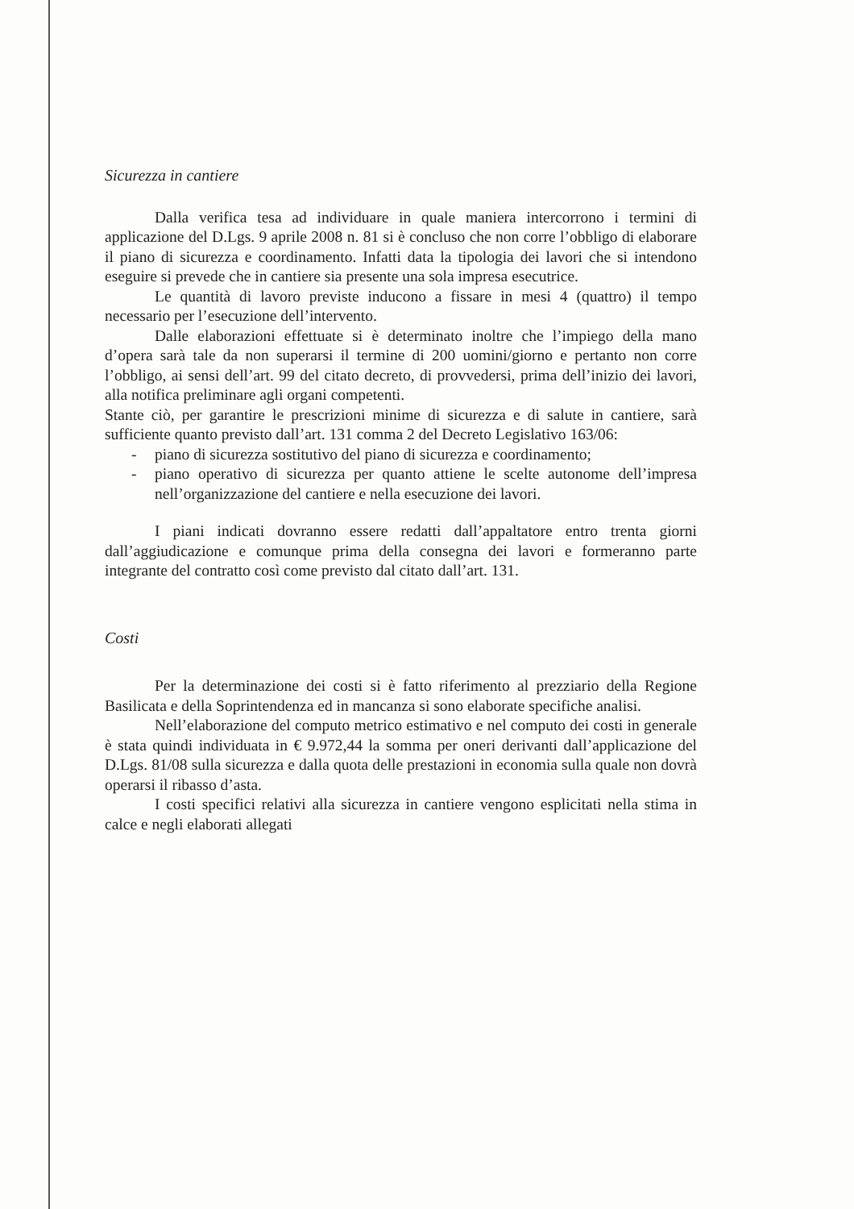Sicurezza in cantiere
Dalla verifica tesa ad individuare in quale maniera intercorrono i termini di applicazione del D.Lgs. 9 aprile 2008 n. 81 si è concluso che non corre l’obbligo di elaborare il piano di sicurezza e coordinamento. Infatti data la tipologia dei lavori che si intendono eseguire si prevede che in cantiere sia presente una sola impresa esecutrice.
Le quantità di lavoro previste inducono a fissare in mesi 4 (quattro) il tempo necessario per l’esecuzione dell’intervento.
Dalle elaborazioni effettuate si è determinato inoltre che l’impiego della mano d’opera sarà tale da non superarsi il termine di 200 uomini/giorno e pertanto non corre l’obbligo, ai sensi dell’art. 99 del citato decreto, di provvedersi, prima dell’inizio dei lavori, alla notifica preliminare agli organi competenti.
Stante ciò, per garantire le prescrizioni minime di sicurezza e di salute in cantiere, sarà sufficiente quanto previsto dall’art. 131 comma 2 del Decreto Legislativo 163/06:
- piano di sicurezza sostitutivo del piano di sicurezza e coordinamento;
- piano operativo di sicurezza per quanto attiene le scelte autonome dell’impresa nell’organizzazione del cantiere e nella esecuzione dei lavori.
I piani indicati dovranno essere redatti dall’appaltatore entro trenta giorni dall’aggiudicazione e comunque prima della consegna dei lavori e formeranno parte integrante del contratto così come previsto dal citato dall’art. 131.
Costi
Per la determinazione dei costi si è fatto riferimento al prezziario della Regione Basilicata e della Soprintendenza ed in mancanza si sono elaborate specifiche analisi.
Nell’elaborazione del computo metrico estimativo e nel computo dei costi in generale è stata quindi individuata in € 9.972,44 la somma per oneri derivanti dall’applicazione del D.Lgs. 81/08 sulla sicurezza e dalla quota delle prestazioni in economia sulla quale non dovrà operarsi il ribasso d’asta.
I costi specifici relativi alla sicurezza in cantiere vengono esplicitati nella stima in calce e negli elaborati allegati